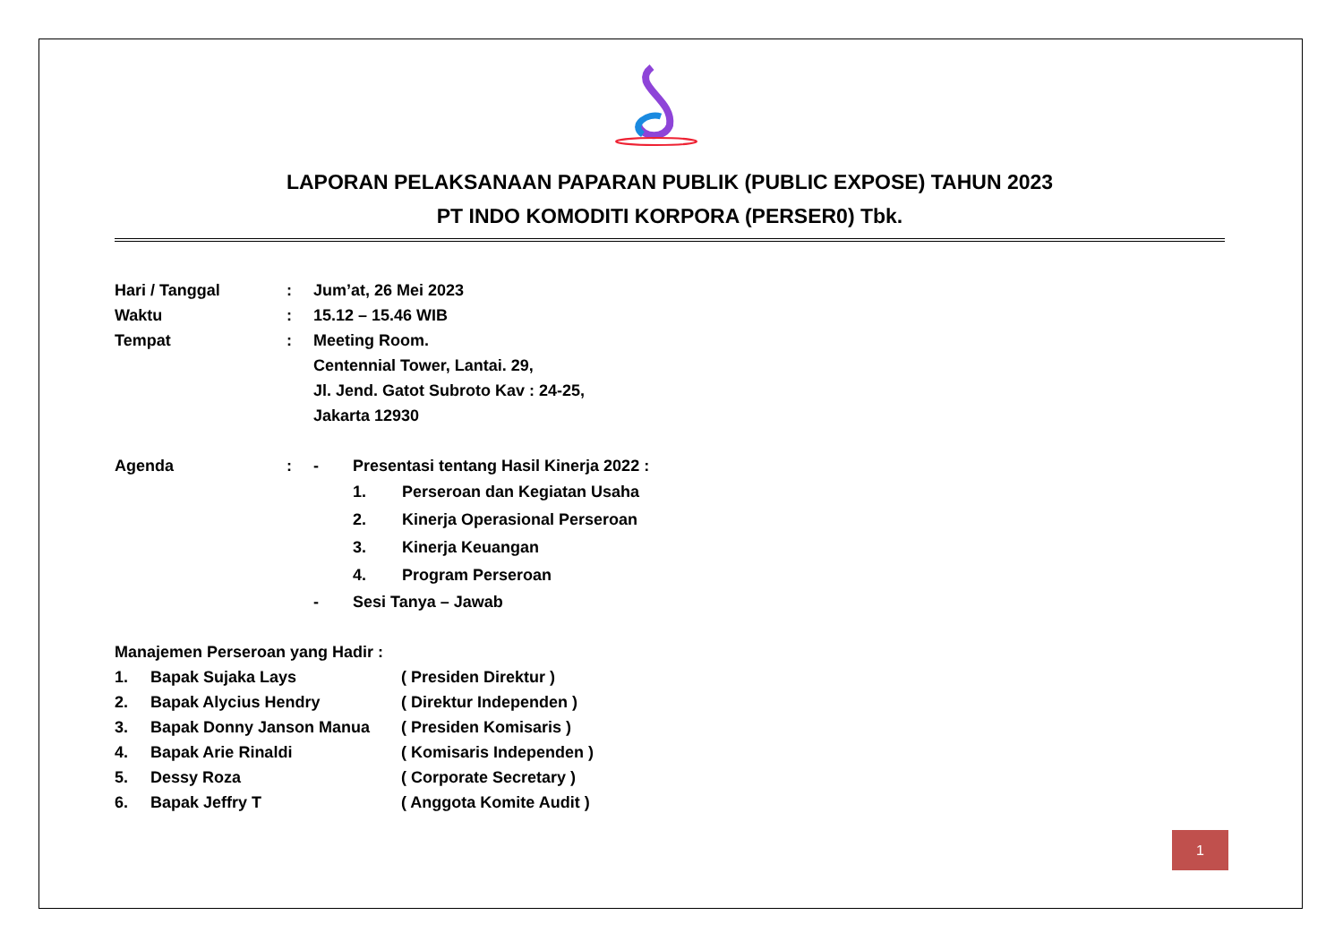LAPORAN PELAKSANAAN PAPARAN PUBLIK (PUBLIC EXPOSE) TAHUN 2023
PT INDO KOMODITI KORPORA (PERSER0) Tbk.
| Hari / Tanggal | : | Jum’at, 26 Mei 2023 |
| Waktu | : | 15.12 – 15.46 WIB |
| Tempat | : | Meeting Room. Centennial Tower, Lantai. 29, Jl. Jend. Gatot Subroto Kav : 24-25, Jakarta 12930 |
| Agenda | : | - | Presentasi tentang Hasil Kinerja 2022 : | |
| | | | 1. | Perseroan dan Kegiatan Usaha |
| | | | 2. | Kinerja Operasional Perseroan |
| | | | 3. | Kinerja Keuangan |
| | | | 4. | Program Perseroan |
| | | - | Sesi Tanya – Jawab | |
Manajemen Perseroan yang Hadir :
| 1. | Bapak Sujaka Lays | ( Presiden Direktur ) |
| 2. | Bapak Alycius Hendry | ( Direktur Independen ) |
| 3. | Bapak Donny Janson Manua | ( Presiden Komisaris ) |
| 4. | Bapak Arie Rinaldi | ( Komisaris Independen ) |
| 5. | Dessy Roza | ( Corporate Secretary ) |
| 6. | Bapak Jeffry T | ( Anggota Komite Audit ) |
1